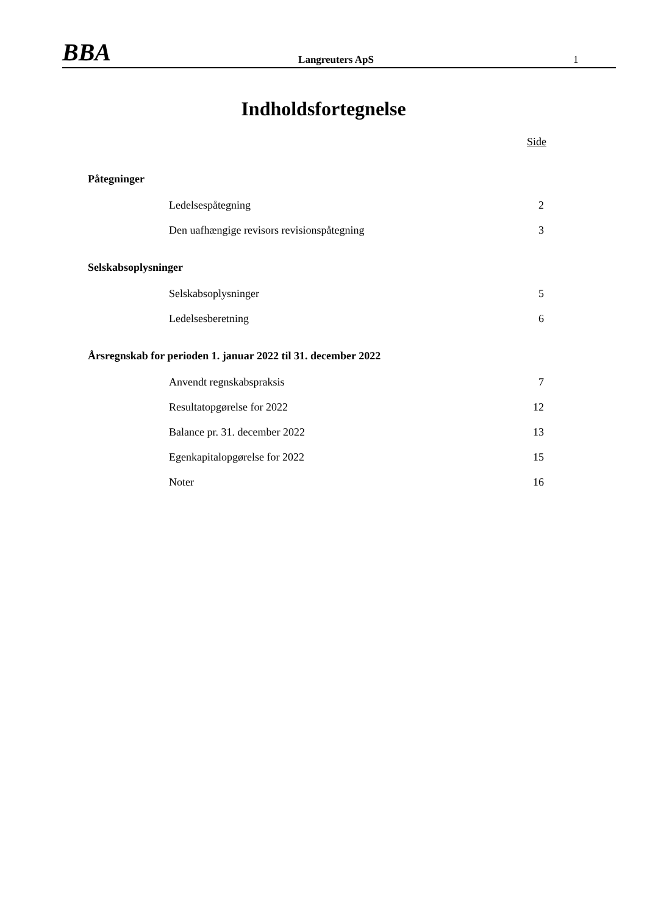BBA
Langreuters ApS
1
Indholdsfortegnelse
Side
Påtegninger
Ledelsespåtegning 2
Den uafhængige revisors revisionspåtegning 3
Selskabsoplysninger
Selskabsoplysninger 5
Ledelsesberetning 6
Årsregnskab for perioden 1. januar 2022 til 31. december 2022
Anvendt regnskabspraksis 7
Resultatopgørelse for 2022 12
Balance pr. 31. december 2022 13
Egenkapitalopgørelse for 2022 15
Noter 16